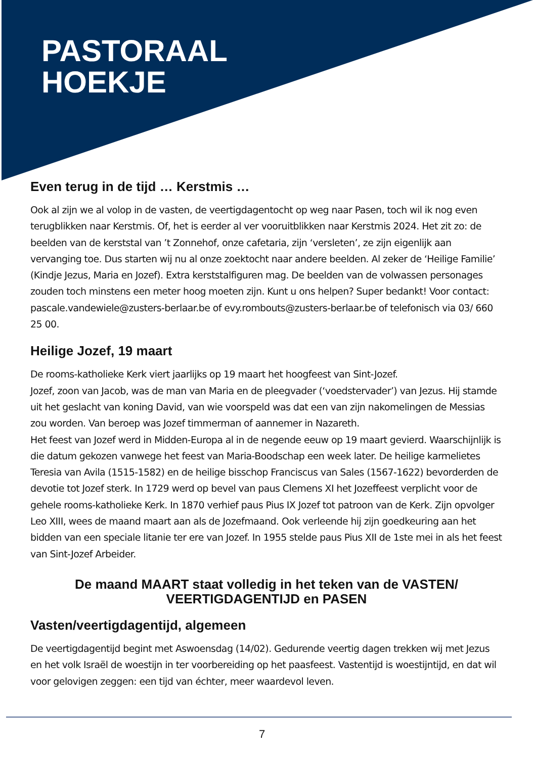PASTORAAL
HOEKJE
Even terug in de tijd … Kerstmis …
Ook al zijn we al volop in de vasten, de veertigdagentocht op weg naar Pasen, toch wil ik nog even terugblikken naar Kerstmis. Of, het is eerder al ver vooruitblikken naar Kerstmis 2024. Het zit zo: de beelden van de kerststal van ’t Zonnehof, onze cafetaria, zijn ‘versleten’, ze zijn eigenlijk aan vervanging toe. Dus starten wij nu al onze zoektocht naar andere beelden. Al zeker de ‘Heilige Familie’ (Kindje Jezus, Maria en Jozef). Extra kerststalfiguren mag. De beelden van de volwassen personages zouden toch minstens een meter hoog moeten zijn. Kunt u ons helpen? Super bedankt! Voor contact: pascale.vandewiele@zusters-berlaar.be of evy.rombouts@zusters-berlaar.be of telefonisch via 03/ 660 25 00.
Heilige Jozef, 19 maart
De rooms-katholieke Kerk viert jaarlijks op 19 maart het hoogfeest van Sint-Jozef.
Jozef, zoon van Jacob, was de man van Maria en de pleegvader (‘voedstervader’) van Jezus. Hij stamde uit het geslacht van koning David, van wie voorspeld was dat een van zijn nakomelingen de Messias zou worden. Van beroep was Jozef timmerman of aannemer in Nazareth.
Het feest van Jozef werd in Midden-Europa al in de negende eeuw op 19 maart gevierd. Waarschijnlijk is die datum gekozen vanwege het feest van Maria-Boodschap een week later. De heilige karmelietes Teresia van Avila (1515-1582) en de heilige bisschop Franciscus van Sales (1567-1622) bevorderden de devotie tot Jozef sterk. In 1729 werd op bevel van paus Clemens XI het Jozeffeest verplicht voor de gehele rooms-katholieke Kerk. In 1870 verhief paus Pius IX Jozef tot patroon van de Kerk. Zijn opvolger Leo XIII, wees de maand maart aan als de Jozefmaand. Ook verleende hij zijn goedkeuring aan het bidden van een speciale litanie ter ere van Jozef. In 1955 stelde paus Pius XII de 1ste mei in als het feest van Sint-Jozef Arbeider.
De maand MAART staat volledig in het teken van de VASTEN/ VEERTIGDAGENTIJD en PASEN
Vasten/veertigdagentijd, algemeen
De veertigdagentijd begint met Aswoensdag (14/02). Gedurende veertig dagen trekken wij met Jezus en het volk Israël de woestijn in ter voorbereiding op het paasfeest. Vastentijd is woestijntijd, en dat wil voor gelovigen zeggen: een tijd van échter, meer waardevol leven.
7